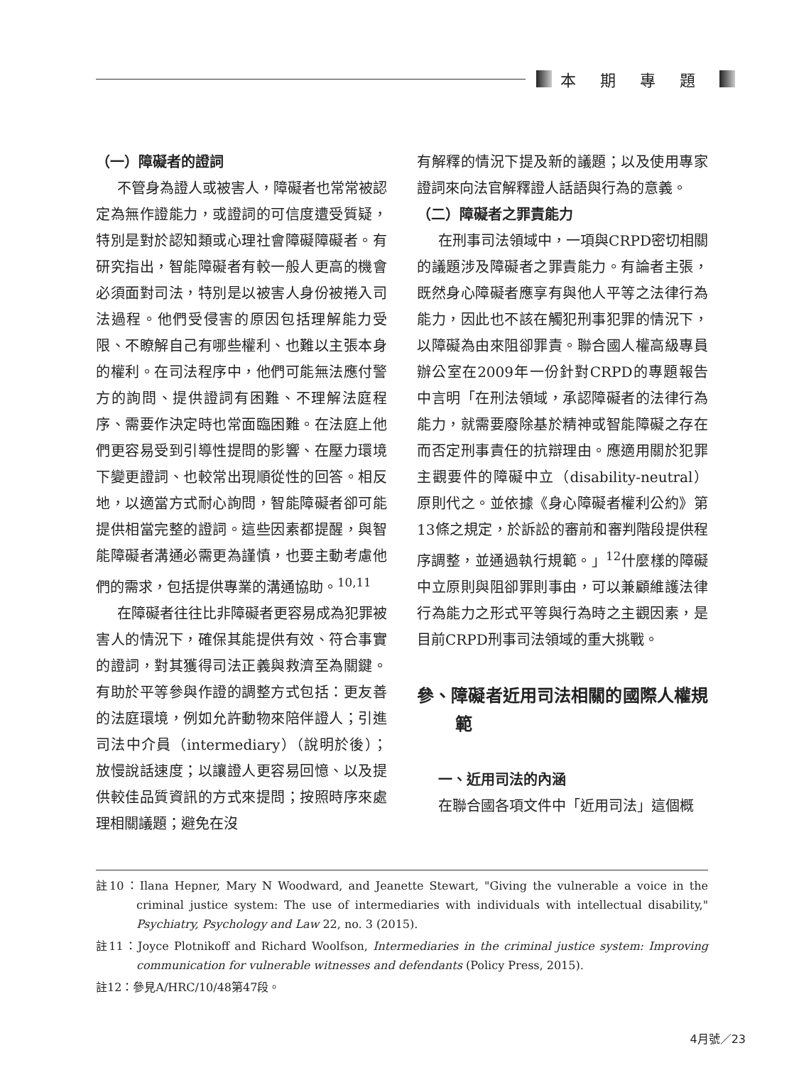本期專題
（一）障礙者的證詞
不管身為證人或被害人，障礙者也常常被認定為無作證能力，或證詞的可信度遭受質疑，特別是對於認知類或心理社會障礙障礙者。有研究指出，智能障礙者有較一般人更高的機會必須面對司法，特別是以被害人身份被捲入司法過程。他們受侵害的原因包括理解能力受限、不瞭解自己有哪些權利、也難以主張本身的權利。在司法程序中，他們可能無法應付警方的詢問、提供證詞有困難、不理解法庭程序、需要作決定時也常面臨困難。在法庭上他們更容易受到引導性提問的影響、在壓力環境下變更證詞、也較常出現順從性的回答。相反地，以適當方式耐心詢問，智能障礙者卻可能提供相當完整的證詞。這些因素都提醒，與智能障礙者溝通必需更為謹慎，也要主動考慮他們的需求，包括提供專業的溝通協助。<sup>10,11</sup>
在障礙者往往比非障礙者更容易成為犯罪被害人的情況下，確保其能提供有效、符合事實的證詞，對其獲得司法正義與救濟至為關鍵。有助於平等參與作證的調整方式包括：更友善的法庭環境，例如允許動物來陪伴證人；引進司法中介員（intermediary）（說明於後）；放慢說話速度；以讓證人更容易回憶、以及提供較佳品質資訊的方式來提問；按照時序來處理相關議題；避免在沒
有解釋的情況下提及新的議題；以及使用專家證詞來向法官解釋證人話語與行為的意義。
（二）障礙者之罪責能力
在刑事司法領域中，一項與CRPD密切相關的議題涉及障礙者之罪責能力。有論者主張，既然身心障礙者應享有與他人平等之法律行為能力，因此也不該在觸犯刑事犯罪的情況下，以障礙為由來阻卻罪責。聯合國人權高級專員辦公室在2009年一份針對CRPD的專題報告中言明「在刑法領域，承認障礙者的法律行為能力，就需要廢除基於精神或智能障礙之存在而否定刑事責任的抗辯理由。應適用關於犯罪主觀要件的障礙中立（disability-neutral）原則代之。並依據《身心障礙者權利公約》第13條之規定，於訴訟的審前和審判階段提供程序調整，並通過執行規範。」<sup>12</sup>什麼樣的障礙中立原則與阻卻罪則事由，可以兼顧維護法律行為能力之形式平等與行為時之主觀因素，是目前CRPD刑事司法領域的重大挑戰。
參、障礙者近用司法相關的國際人權規範
一、近用司法的內涵
在聯合國各項文件中「近用司法」這個概
註10：Ilana Hepner, Mary N Woodward, and Jeanette Stewart, "Giving the vulnerable a voice in the criminal justice system: The use of intermediaries with individuals with intellectual disability," Psychiatry, Psychology and Law 22, no. 3 (2015).
註11：Joyce Plotnikoff and Richard Woolfson, Intermediaries in the criminal justice system: Improving communication for vulnerable witnesses and defendants (Policy Press, 2015).
註12：參見A/HRC/10/48第47段。
4月號／23